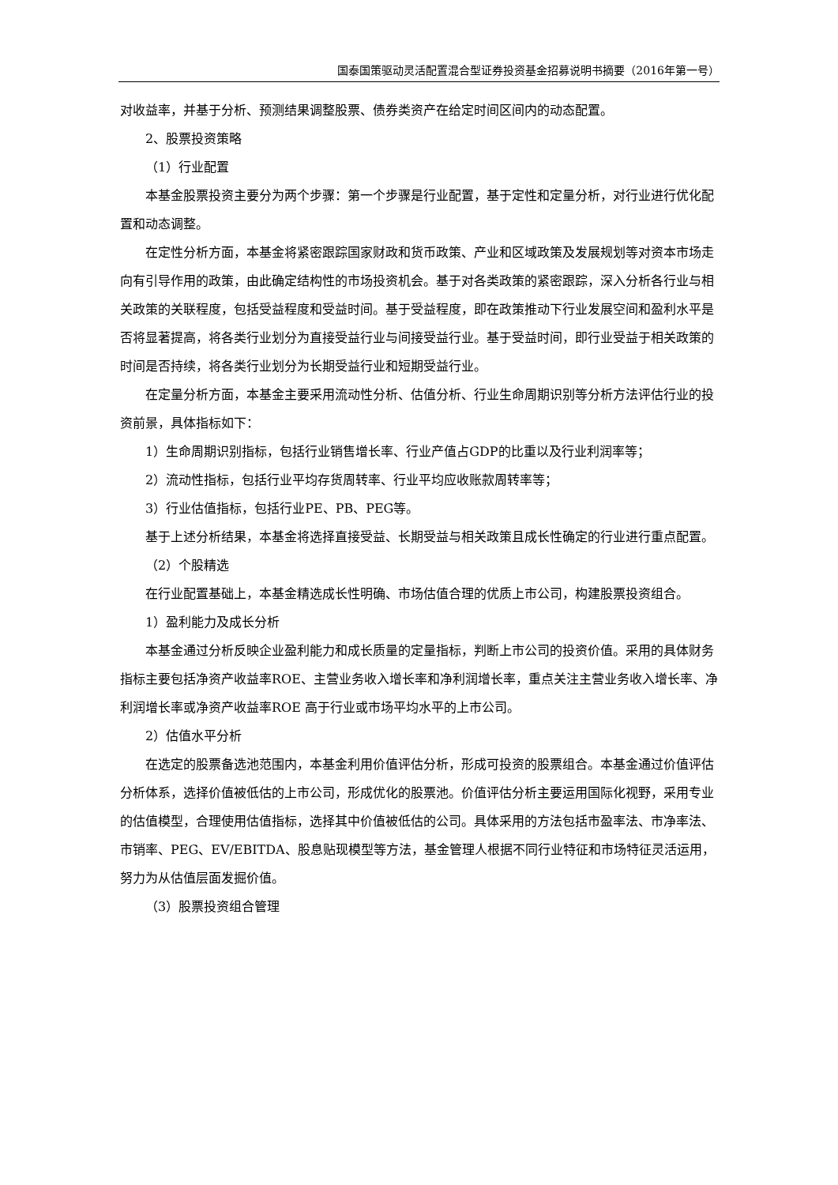国泰国策驱动灵活配置混合型证券投资基金招募说明书摘要（2016年第一号）
对收益率，并基于分析、预测结果调整股票、债券类资产在给定时间区间内的动态配置。
2、股票投资策略
（1）行业配置
本基金股票投资主要分为两个步骤：第一个步骤是行业配置，基于定性和定量分析，对行业进行优化配置和动态调整。
在定性分析方面，本基金将紧密跟踪国家财政和货币政策、产业和区域政策及发展规划等对资本市场走向有引导作用的政策，由此确定结构性的市场投资机会。基于对各类政策的紧密跟踪，深入分析各行业与相关政策的关联程度，包括受益程度和受益时间。基于受益程度，即在政策推动下行业发展空间和盈利水平是否将显著提高，将各类行业划分为直接受益行业与间接受益行业。基于受益时间，即行业受益于相关政策的时间是否持续，将各类行业划分为长期受益行业和短期受益行业。
在定量分析方面，本基金主要采用流动性分析、估值分析、行业生命周期识别等分析方法评估行业的投资前景，具体指标如下：
1）生命周期识别指标，包括行业销售增长率、行业产值占GDP的比重以及行业利润率等；
2）流动性指标，包括行业平均存货周转率、行业平均应收账款周转率等；
3）行业估值指标，包括行业PE、PB、PEG等。
基于上述分析结果，本基金将选择直接受益、长期受益与相关政策且成长性确定的行业进行重点配置。
（2）个股精选
在行业配置基础上，本基金精选成长性明确、市场估值合理的优质上市公司，构建股票投资组合。
1）盈利能力及成长分析
本基金通过分析反映企业盈利能力和成长质量的定量指标，判断上市公司的投资价值。采用的具体财务指标主要包括净资产收益率ROE、主营业务收入增长率和净利润增长率，重点关注主营业务收入增长率、净利润增长率或净资产收益率ROE 高于行业或市场平均水平的上市公司。
2）估值水平分析
在选定的股票备选池范围内，本基金利用价值评估分析，形成可投资的股票组合。本基金通过价值评估分析体系，选择价值被低估的上市公司，形成优化的股票池。价值评估分析主要运用国际化视野，采用专业的估值模型，合理使用估值指标，选择其中价值被低估的公司。具体采用的方法包括市盈率法、市净率法、市销率、PEG、EV/EBITDA、股息贴现模型等方法，基金管理人根据不同行业特征和市场特征灵活运用，努力为从估值层面发掘价值。
（3）股票投资组合管理